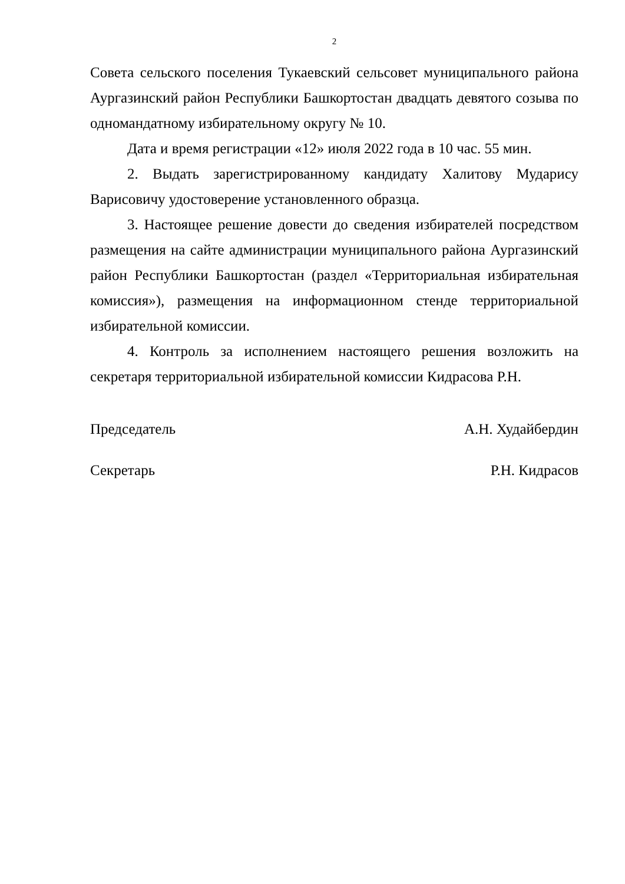2
Совета сельского поселения Тукаевский сельсовет муниципального района Аургазинский район Республики Башкортостан двадцать девятого созыва по одномандатному избирательному округу № 10.
Дата и время регистрации «12» июля 2022 года в 10 час. 55 мин.
2. Выдать зарегистрированному кандидату Халитову Мударису Варисовичу удостоверение установленного образца.
3. Настоящее решение довести до сведения избирателей посредством размещения на сайте администрации муниципального района Аургазинский район Республики Башкортостан (раздел «Территориальная избирательная комиссия»), размещения на информационном стенде территориальной избирательной комиссии.
4. Контроль за исполнением настоящего решения возложить на секретаря территориальной избирательной комиссии Кидрасова Р.Н.
Председатель А.Н. Худайбердин
Секретарь Р.Н. Кидрасов